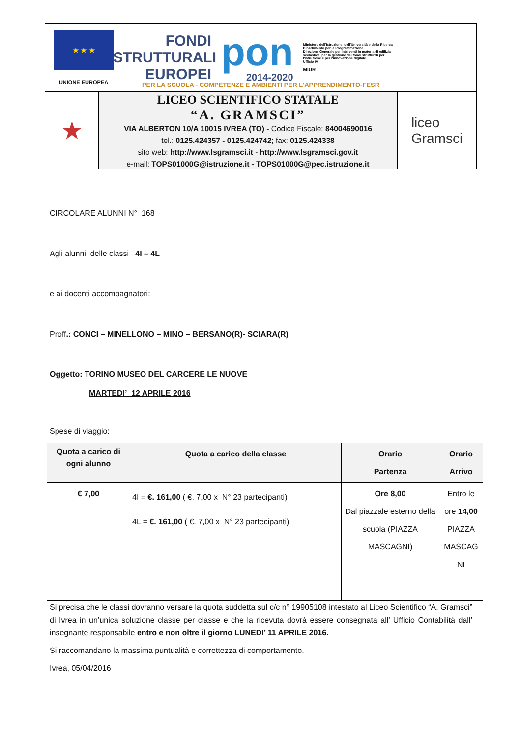★ ★ ★
UNIONE EUROPEA
FONDI
STRUTTURALI
EUROPEI
pon
2014-2020
Ministero dell'Istruzione, dell'Università e della Ricerca
Dipartimento per la Programmazione
Direzione Generale per interventi in materia di edilizia scolastica, per la gestione dei fondi strutturali per l'istruzione e per l'innovazione digitale
Ufficio IV
MIUR
PER LA SCUOLA - COMPETENZE E AMBIENTI PER L'APPRENDIMENTO-FESR
★
LICEO SCIENTIFICO STATALE
“A. GRAMSCI”
VIA ALBERTON 10/A 10015 IVREA (TO) - Codice Fiscale: 84004690016
tel.: 0125.424357 - 0125.424742; fax: 0125.424338
sito web: http://www.lsgramsci.it - http://www.lsgramsci.gov.it
e-mail: TOPS01000G@istruzione.it - TOPS01000G@pec.istruzione.it
liceo
Gramsci
CIRCOLARE ALUNNI N° 168
Agli alunni delle classi 4I – 4L
e ai docenti accompagnatori:
Proff.: CONCI – MINELLONO – MINO – BERSANO(R)- SCIARA(R)
Oggetto: TORINO MUSEO DEL CARCERE LE NUOVE
MARTEDI’ 12 APRILE 2016
Spese di viaggio:
| Quota a carico di ogni alunno | Quota a carico della classe | Orario Partenza | Orario Arrivo |
| --- | --- | --- | --- |
| € 7,00 | 4I = €. 161,00 ( €. 7,00 x N° 23 partecipanti) 4L = €. 161,00 ( €. 7,00 x N° 23 partecipanti) | Ore 8,00 Dal piazzale esterno della scuola (PIAZZA MASCAGNI) | Entro le ore 14,00 PIAZZA MASCAG NI |
Si precisa che le classi dovranno versare la quota suddetta sul c/c n° 19905108 intestato al Liceo Scientifico “A. Gramsci” di Ivrea in un’unica soluzione classe per classe e che la ricevuta dovrà essere consegnata all’ Ufficio Contabilità dall’ insegnante responsabile entro e non oltre il giorno LUNEDI’ 11 APRILE 2016.
Si raccomandano la massima puntualità e correttezza di comportamento.
Ivrea, 05/04/2016